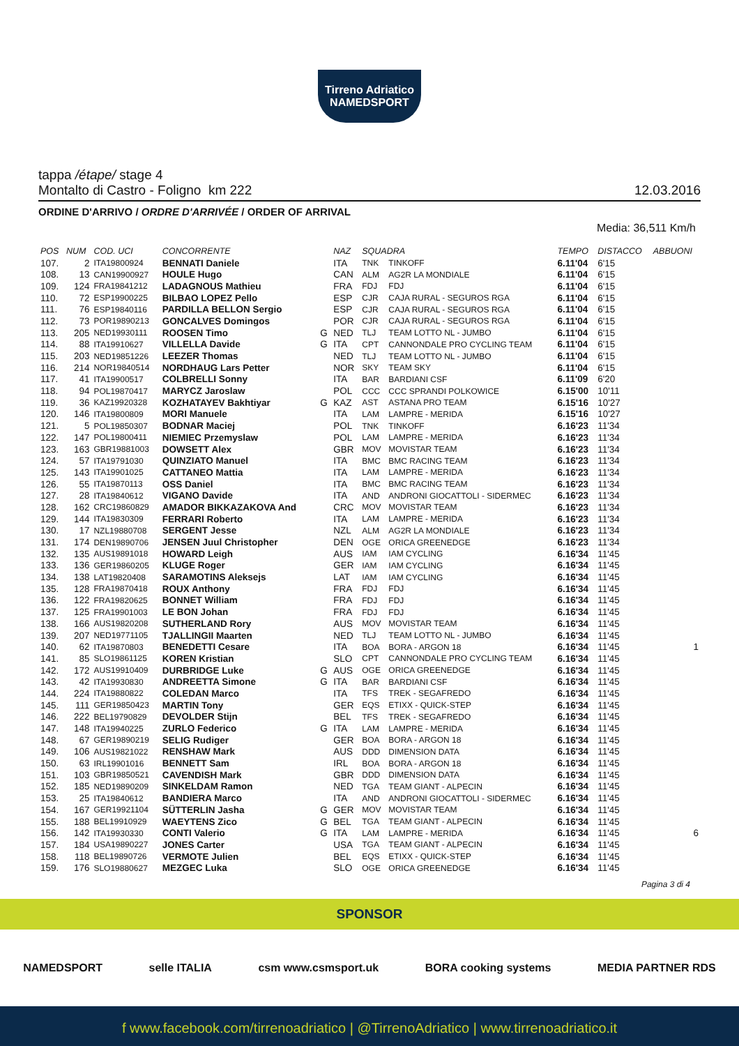Tirreno Adriatico
NAMEDSPORT
tappa /étape/ stage 4
Montalto di Castro - Foligno km 222 12.03.2016
ORDINE D'ARRIVO / ORDRE D'ARRIVÉE / ORDER OF ARRIVAL
Media: 36,511 Km/h
| POS | NUM | COD. UCI | CONCORRENTE | | NAZ | SQUADRA | | TEMPO | DISTACCO | ABBUONI |
| --- | --- | --- | --- | --- | --- | --- | --- | --- | --- | --- |
| 107. | 2 | ITA19800924 | BENNATI Daniele | | ITA | TNK | TINKOFF | 6.11'04 | 6'15 | |
| 108. | 13 | CAN19900927 | HOULE Hugo | | CAN | ALM | AG2R LA MONDIALE | 6.11'04 | 6'15 | |
| 109. | 124 | FRA19841212 | LADAGNOUS Mathieu | | FRA | FDJ | FDJ | 6.11'04 | 6'15 | |
| 110. | 72 | ESP19900225 | BILBAO LOPEZ Pello | | ESP | CJR | CAJA RURAL - SEGUROS RGA | 6.11'04 | 6'15 | |
| 111. | 76 | ESP19840116 | PARDILLA BELLON Sergio | | ESP | CJR | CAJA RURAL - SEGUROS RGA | 6.11'04 | 6'15 | |
| 112. | 73 | POR19890213 | GONCALVES Domingos | | POR | CJR | CAJA RURAL - SEGUROS RGA | 6.11'04 | 6'15 | |
| 113. | 205 | NED19930111 | ROOSEN Timo | G | NED | TLJ | TEAM LOTTO NL - JUMBO | 6.11'04 | 6'15 | |
| 114. | 88 | ITA19910627 | VILLELLA Davide | G | ITA | CPT | CANNONDALE PRO CYCLING TEAM | 6.11'04 | 6'15 | |
| 115. | 203 | NED19851226 | LEEZER Thomas | | NED | TLJ | TEAM LOTTO NL - JUMBO | 6.11'04 | 6'15 | |
| 116. | 214 | NOR19840514 | NORDHAUG Lars Petter | | NOR | SKY | TEAM SKY | 6.11'04 | 6'15 | |
| 117. | 41 | ITA19900517 | COLBRELLI Sonny | | ITA | BAR | BARDIANI CSF | 6.11'09 | 6'20 | |
| 118. | 94 | POL19870417 | MARYCZ Jaroslaw | | POL | CCC | CCC SPRANDI POLKOWICE | 6.15'00 | 10'11 | |
| 119. | 36 | KAZ19920328 | KOZHATAYEV Bakhtiyar | G | KAZ | AST | ASTANA PRO TEAM | 6.15'16 | 10'27 | |
| 120. | 146 | ITA19800809 | MORI Manuele | | ITA | LAM | LAMPRE - MERIDA | 6.15'16 | 10'27 | |
| 121. | 5 | POL19850307 | BODNAR Maciej | | POL | TNK | TINKOFF | 6.16'23 | 11'34 | |
| 122. | 147 | POL19800411 | NIEMIEC Przemyslaw | | POL | LAM | LAMPRE - MERIDA | 6.16'23 | 11'34 | |
| 123. | 163 | GBR19881003 | DOWSETT Alex | | GBR | MOV | MOVISTAR TEAM | 6.16'23 | 11'34 | |
| 124. | 57 | ITA19791030 | QUINZIATO Manuel | | ITA | BMC | BMC RACING TEAM | 6.16'23 | 11'34 | |
| 125. | 143 | ITA19901025 | CATTANEO Mattia | | ITA | LAM | LAMPRE - MERIDA | 6.16'23 | 11'34 | |
| 126. | 55 | ITA19870113 | OSS Daniel | | ITA | BMC | BMC RACING TEAM | 6.16'23 | 11'34 | |
| 127. | 28 | ITA19840612 | VIGANO Davide | | ITA | AND | ANDRONI GIOCATTOLI - SIDERMEC | 6.16'23 | 11'34 | |
| 128. | 162 | CRC19860829 | AMADOR BIKKAZAKOVA And | | CRC | MOV | MOVISTAR TEAM | 6.16'23 | 11'34 | |
| 129. | 144 | ITA19830309 | FERRARI Roberto | | ITA | LAM | LAMPRE - MERIDA | 6.16'23 | 11'34 | |
| 130. | 17 | NZL19880708 | SERGENT Jesse | | NZL | ALM | AG2R LA MONDIALE | 6.16'23 | 11'34 | |
| 131. | 174 | DEN19890706 | JENSEN Juul Christopher | | DEN | OGE | ORICA GREENEDGE | 6.16'23 | 11'34 | |
| 132. | 135 | AUS19891018 | HOWARD Leigh | | AUS | IAM | IAM CYCLING | 6.16'34 | 11'45 | |
| 133. | 136 | GER19860205 | KLUGE Roger | | GER | IAM | IAM CYCLING | 6.16'34 | 11'45 | |
| 134. | 138 | LAT19820408 | SARAMOTINS Aleksejs | | LAT | IAM | IAM CYCLING | 6.16'34 | 11'45 | |
| 135. | 128 | FRA19870418 | ROUX Anthony | | FRA | FDJ | FDJ | 6.16'34 | 11'45 | |
| 136. | 122 | FRA19820625 | BONNET William | | FRA | FDJ | FDJ | 6.16'34 | 11'45 | |
| 137. | 125 | FRA19901003 | LE BON Johan | | FRA | FDJ | FDJ | 6.16'34 | 11'45 | |
| 138. | 166 | AUS19820208 | SUTHERLAND Rory | | AUS | MOV | MOVISTAR TEAM | 6.16'34 | 11'45 | |
| 139. | 207 | NED19771105 | TJALLINGII Maarten | | NED | TLJ | TEAM LOTTO NL - JUMBO | 6.16'34 | 11'45 | |
| 140. | 62 | ITA19870803 | BENEDETTI Cesare | | ITA | BOA | BORA - ARGON 18 | 6.16'34 | 11'45 | 1 |
| 141. | 85 | SLO19861125 | KOREN Kristian | | SLO | CPT | CANNONDALE PRO CYCLING TEAM | 6.16'34 | 11'45 | |
| 142. | 172 | AUS19910409 | DURBRIDGE Luke | G | AUS | OGE | ORICA GREENEDGE | 6.16'34 | 11'45 | |
| 143. | 42 | ITA19930830 | ANDREETTA Simone | G | ITA | BAR | BARDIANI CSF | 6.16'34 | 11'45 | |
| 144. | 224 | ITA19880822 | COLEDAN Marco | | ITA | TFS | TREK - SEGAFREDO | 6.16'34 | 11'45 | |
| 145. | 111 | GER19850423 | MARTIN Tony | | GER | EQS | ETIXX - QUICK-STEP | 6.16'34 | 11'45 | |
| 146. | 222 | BEL19790829 | DEVOLDER Stijn | | BEL | TFS | TREK - SEGAFREDO | 6.16'34 | 11'45 | |
| 147. | 148 | ITA19940225 | ZURLO Federico | G | ITA | LAM | LAMPRE - MERIDA | 6.16'34 | 11'45 | |
| 148. | 67 | GER19890219 | SELIG Rudiger | | GER | BOA | BORA - ARGON 18 | 6.16'34 | 11'45 | |
| 149. | 106 | AUS19821022 | RENSHAW Mark | | AUS | DDD | DIMENSION DATA | 6.16'34 | 11'45 | |
| 150. | 63 | IRL19901016 | BENNETT Sam | | IRL | BOA | BORA - ARGON 18 | 6.16'34 | 11'45 | |
| 151. | 103 | GBR19850521 | CAVENDISH Mark | | GBR | DDD | DIMENSION DATA | 6.16'34 | 11'45 | |
| 152. | 185 | NED19890209 | SINKELDAM Ramon | | NED | TGA | TEAM GIANT - ALPECIN | 6.16'34 | 11'45 | |
| 153. | 25 | ITA19840612 | BANDIERA Marco | | ITA | AND | ANDRONI GIOCATTOLI - SIDERMEC | 6.16'34 | 11'45 | |
| 154. | 167 | GER19921104 | SÜTTERLIN Jasha | G | GER | MOV | MOVISTAR TEAM | 6.16'34 | 11'45 | |
| 155. | 188 | BEL19910929 | WAEYTENS Zico | G | BEL | TGA | TEAM GIANT - ALPECIN | 6.16'34 | 11'45 | |
| 156. | 142 | ITA19930330 | CONTI Valerio | G | ITA | LAM | LAMPRE - MERIDA | 6.16'34 | 11'45 | 6 |
| 157. | 184 | USA19890227 | JONES Carter | | USA | TGA | TEAM GIANT - ALPECIN | 6.16'34 | 11'45 | |
| 158. | 118 | BEL19890726 | VERMOTE Julien | | BEL | EQS | ETIXX - QUICK-STEP | 6.16'34 | 11'45 | |
| 159. | 176 | SLO19880627 | MEZGEC Luka | | SLO | OGE | ORICA GREENEDGE | 6.16'34 | 11'45 | |
Pagina 3 di 4
SPONSOR
NAMEDSPORT selle ITALIA csm www.csmsport.uk BORA cooking systems MEDIA PARTNER RDS
f www.facebook.com/tirrenoadriatico | @TirrenoAdriatico | www.tirrenoadriatico.it